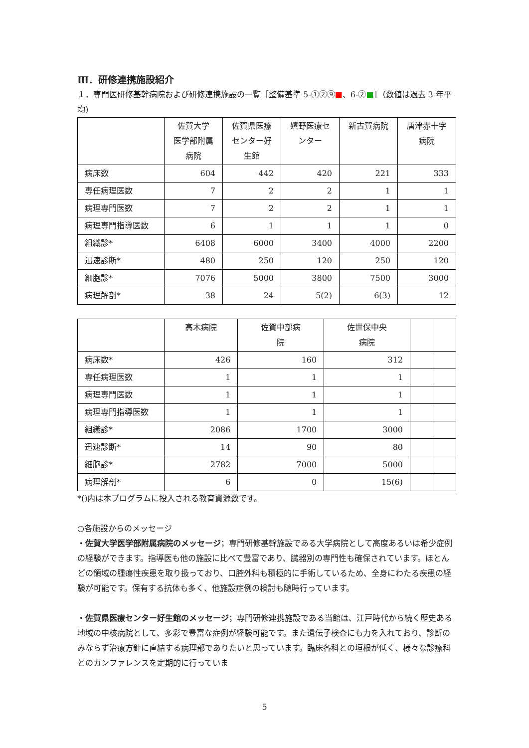Ⅲ．研修連携施設紹介
１．専門医研修基幹病院および研修連携施設の一覧［整備基準 5-①②⑨■、6-②■］（数値は過去 3 年平均)
| | 佐賀大学 医学部附属 病院 | 佐賀県医療 センター好 生館 | 嬉野医療セ ンター | 新古賀病院 | 唐津赤十字 病院 |
| --- | --- | --- | --- | --- | --- |
| 病床数 | 604 | 442 | 420 | 221 | 333 |
| 専任病理医数 | 7 | 2 | 2 | 1 | 1 |
| 病理専門医数 | 7 | 2 | 2 | 1 | 1 |
| 病理専門指導医数 | 6 | 1 | 1 | 1 | 0 |
| 組織診* | 6408 | 6000 | 3400 | 4000 | 2200 |
| 迅速診断* | 480 | 250 | 120 | 250 | 120 |
| 細胞診* | 7076 | 5000 | 3800 | 7500 | 3000 |
| 病理解剖* | 38 | 24 | 5(2) | 6(3) | 12 |
| | 高木病院 | 佐賀中部病 院 | 佐世保中央 病院 | | |
| --- | --- | --- | --- | --- | --- |
| 病床数* | 426 | 160 | 312 | | |
| 専任病理医数 | 1 | 1 | 1 | | |
| 病理専門医数 | 1 | 1 | 1 | | |
| 病理専門指導医数 | 1 | 1 | 1 | | |
| 組織診* | 2086 | 1700 | 3000 | | |
| 迅速診断* | 14 | 90 | 80 | | |
| 細胞診* | 2782 | 7000 | 5000 | | |
| 病理解剖* | 6 | 0 | 15(6) | | |
*()内は本プログラムに投入される教育資源数です。
○各施設からのメッセージ
・佐賀大学医学部附属病院のメッセージ；専門研修基幹施設である大学病院として高度あるいは希少症例の経験ができます。指導医も他の施設に比べて豊富であり、臓器別の専門性も確保されています。ほとんどの領域の腫瘍性疾患を取り扱っており、口腔外科も積極的に手術しているため、全身にわたる疾患の経験が可能です。保有する抗体も多く、他施設症例の検討も随時行っています。
・佐賀県医療センター好生館のメッセージ；専門研修連携施設である当館は、江戸時代から続く歴史ある地域の中核病院として、多彩で豊富な症例が経験可能です。また遺伝子検査にも力を入れており、診断のみならず治療方針に直結する病理部でありたいと思っています。臨床各科との垣根が低く、様々な診療科とのカンファレンスを定期的に行っていま
5